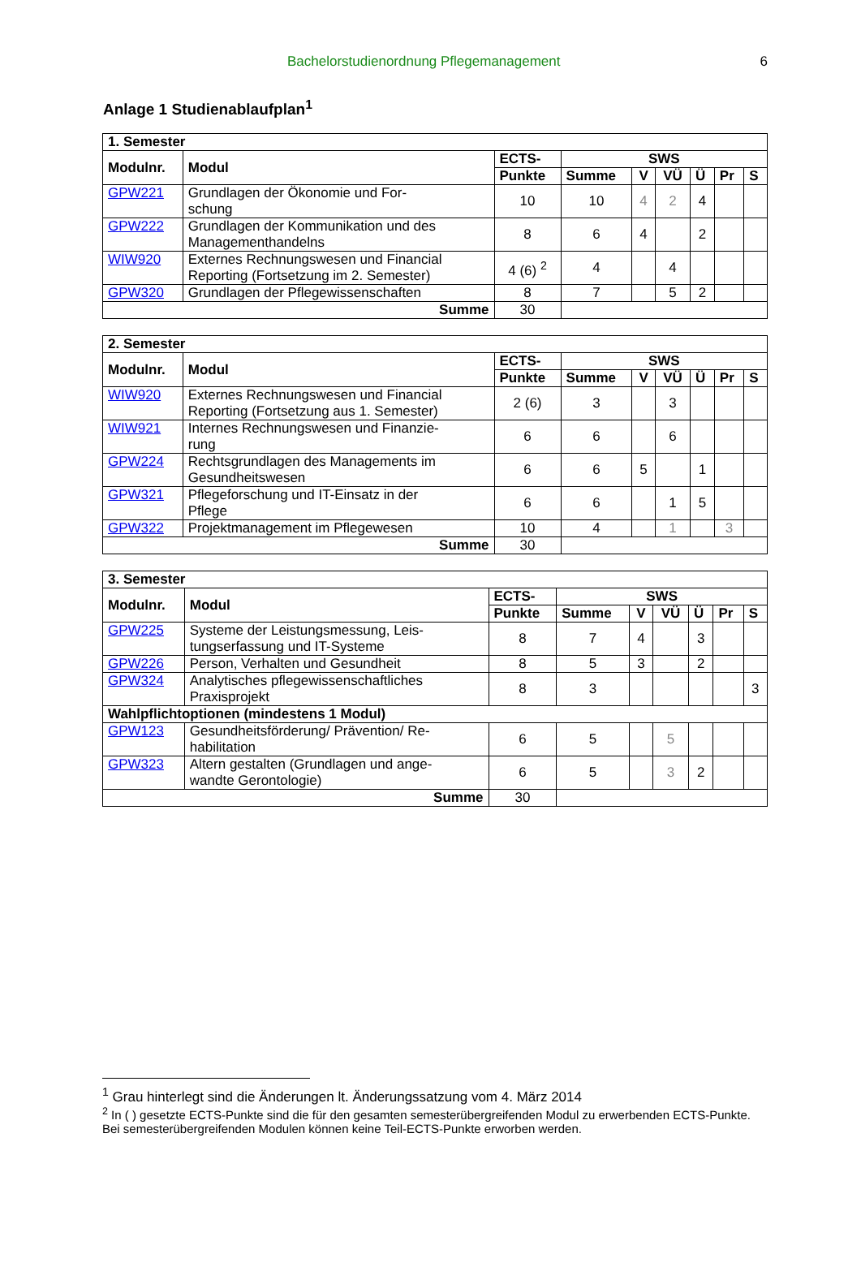Bachelorstudienordnung Pflegemanagement 6
Anlage 1 Studienablaufplan<sup>1</sup>
| 1. Semester | | | | | | | | |
| --- | --- | --- | --- | --- | --- | --- | --- | --- |
| Modulnr. | Modul | ECTS- | SWS | | | | | |
| | | Punkte | Summe | V | VÜ | Ü | Pr | S |
| GPW221 | Grundlagen der Ökonomie und For- schung | 10 | 10 | 4 | 2 | 4 | | |
| GPW222 | Grundlagen der Kommunikation und des Managementhandelns | 8 | 6 | 4 | | 2 | | |
| WIW920 | Externes Rechnungswesen und Financial Reporting (Fortsetzung im 2. Semester) | 4 (6) <sup>2</sup> | 4 | | 4 | | | |
| GPW320 | Grundlagen der Pflegewissenschaften | 8 | 7 | | 5 | 2 | | |
| Summe | | 30 | | | | | | |
| 2. Semester | | | | | | | | |
| --- | --- | --- | --- | --- | --- | --- | --- | --- |
| Modulnr. | Modul | ECTS- | SWS | | | | | |
| | | Punkte | Summe | V | VÜ | Ü | Pr | S |
| WIW920 | Externes Rechnungswesen und Financial Reporting (Fortsetzung aus 1. Semester) | 2 (6) | 3 | | 3 | | | |
| WIW921 | Internes Rechnungswesen und Finanzie- rung | 6 | 6 | | 6 | | | |
| GPW224 | Rechtsgrundlagen des Managements im Gesundheitswesen | 6 | 6 | 5 | | 1 | | |
| GPW321 | Pflegeforschung und IT-Einsatz in der Pflege | 6 | 6 | | 1 | 5 | | |
| GPW322 | Projektmanagement im Pflegewesen | 10 | 4 | | 1 | | 3 | |
| Summe | | 30 | | | | | | |
| 3. Semester | | | | | | | | |
| --- | --- | --- | --- | --- | --- | --- | --- | --- |
| Modulnr. | Modul | ECTS- | SWS | | | | | |
| | | Punkte | Summe | V | VÜ | Ü | Pr | S |
| GPW225 | Systeme der Leistungsmessung, Leis- tungserfassung und IT-Systeme | 8 | 7 | 4 | | 3 | | |
| GPW226 | Person, Verhalten und Gesundheit | 8 | 5 | 3 | | 2 | | |
| GPW324 | Analytisches pflegewissenschaftliches Praxisprojekt | 8 | 3 | | | | | 3 |
| Wahlpflichtoptionen (mindestens 1 Modul) | | | | | | | | |
| GPW123 | Gesundheitsförderung/ Prävention/ Re- habilitation | 6 | 5 | | 5 | | | |
| GPW323 | Altern gestalten (Grundlagen und ange- wandte Gerontologie) | 6 | 5 | | 3 | 2 | | |
| Summe | | 30 | | | | | | |
<sup>1</sup> Grau hinterlegt sind die Änderungen lt. Änderungssatzung vom 4. März 2014
<sup>2</sup> In ( ) gesetzte ECTS-Punkte sind die für den gesamten semesterübergreifenden Modul zu erwerbenden ECTS-Punkte. Bei semesterübergreifenden Modulen können keine Teil-ECTS-Punkte erworben werden.